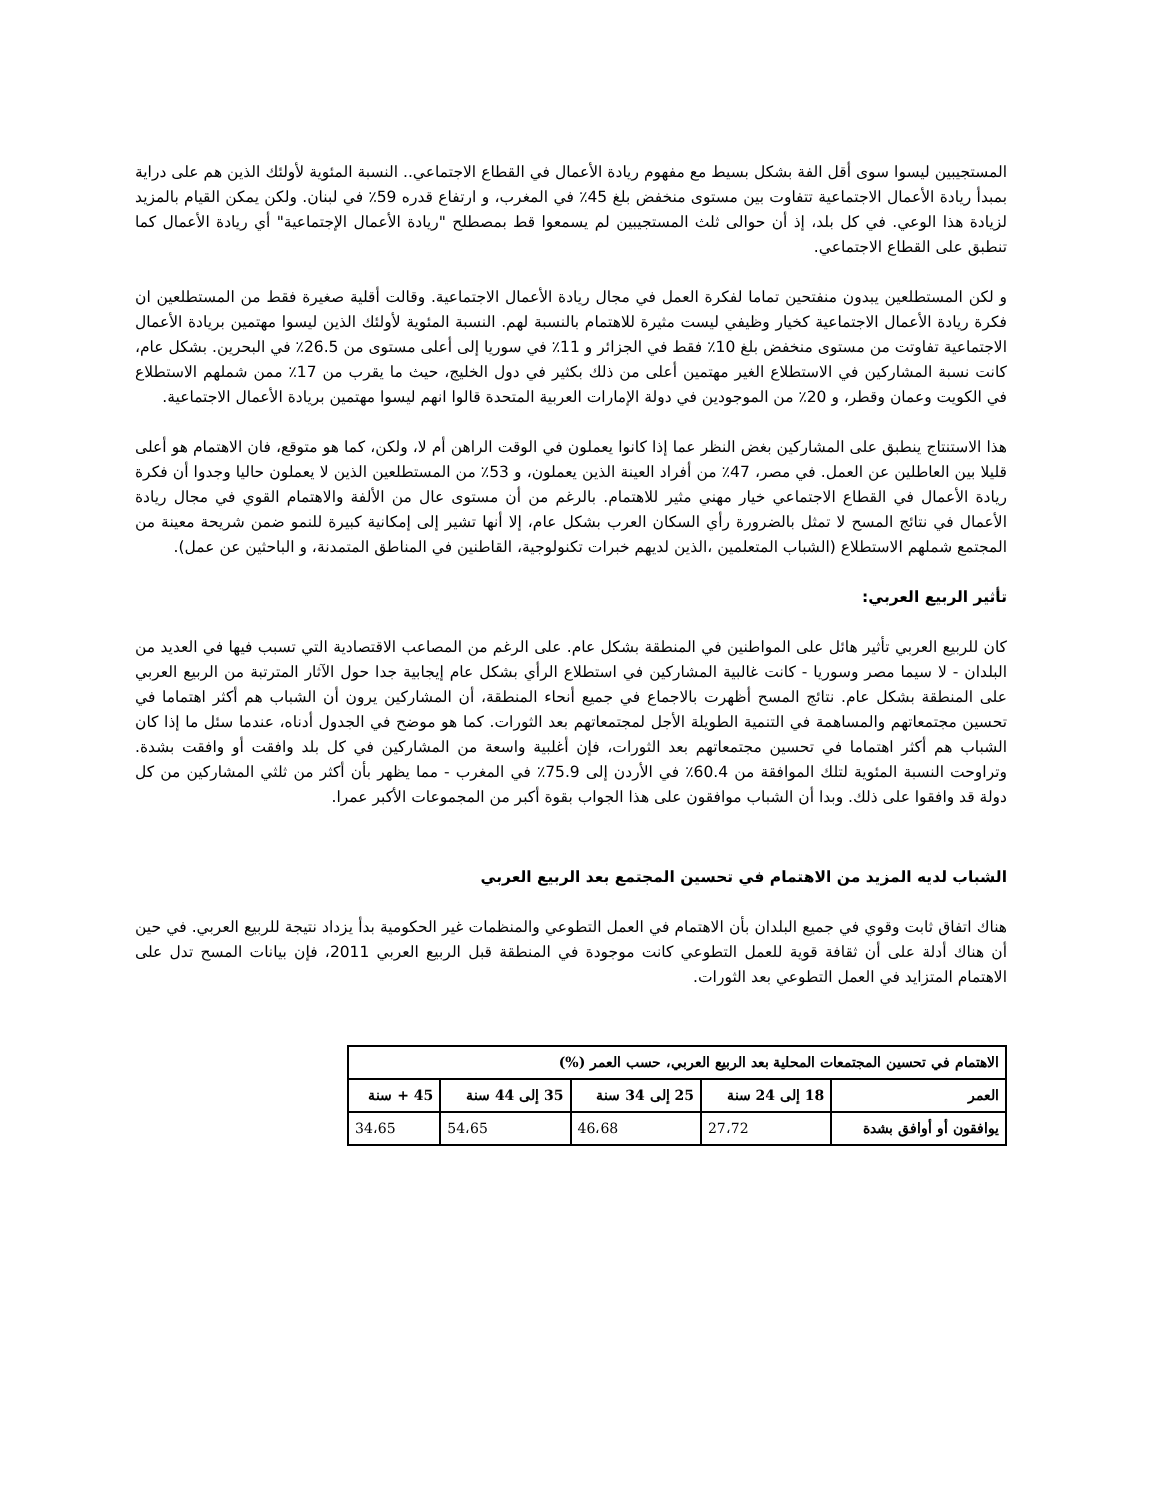المستجيبين ليسوا سوى أقل الفة بشكل بسيط مع مفهوم ريادة الأعمال في القطاع الاجتماعي.. النسبة المئوية لأولئك الذين هم على دراية بمبدأ ريادة الأعمال الاجتماعية تتفاوت بين مستوى منخفض بلغ 45٪ في المغرب، و ارتفاع قدره 59٪ في لبنان. ولكن يمكن القيام بالمزيد لزيادة هذا الوعي. في كل بلد، إذ أن حوالى ثلث المستجيبين لم يسمعوا قط بمصطلح "ريادة الأعمال الإجتماعية" أي ريادة الأعمال كما تنطبق على القطاع الاجتماعي.
و لكن المستطلعين يبدون منفتحين تماما لفكرة العمل في مجال ريادة الأعمال الاجتماعية. وقالت أقلية صغيرة فقط من المستطلعين ان فكرة ريادة الأعمال الاجتماعية كخيار وظيفي ليست مثيرة للاهتمام بالنسبة لهم. النسبة المئوية لأولئك الذين ليسوا مهتمين بريادة الأعمال الاجتماعية تفاوتت من مستوى منخفض بلغ 10٪ فقط في الجزائر و 11٪ في سوريا إلى أعلى مستوى من 26.5٪ في البحرين. بشكل عام، كانت نسبة المشاركين في الاستطلاع الغير مهتمين أعلى من ذلك بكثير في دول الخليج، حيث ما يقرب من 17٪ ممن شملهم الاستطلاع في الكويت وعمان وقطر، و 20٪ من الموجودين في دولة الإمارات العربية المتحدة قالوا انهم ليسوا مهتمين بريادة الأعمال الاجتماعية.
هذا الاستنتاج ينطبق على المشاركين بغض النظر عما إذا كانوا يعملون في الوقت الراهن أم لا، ولكن، كما هو متوقع، فان الاهتمام هو أعلى قليلا بين العاطلين عن العمل. في مصر، 47٪ من أفراد العينة الذين يعملون، و 53٪ من المستطلعين الذين لا يعملون حاليا وجدوا أن فكرة ريادة الأعمال في القطاع الاجتماعي خيار مهني مثير للاهتمام. بالرغم من أن مستوى عال من الألفة والاهتمام القوي في مجال ريادة الأعمال في نتائج المسح لا تمثل بالضرورة رأي السكان العرب بشكل عام، إلا أنها تشير إلى إمكانية كبيرة للنمو ضمن شريحة معينة من المجتمع شملهم الاستطلاع (الشباب المتعلمين ،الذين لديهم خبرات تكنولوجية، القاطنين في المناطق المتمدنة، و الباحثين عن عمل).
تأثير الربيع العربي:
كان للربيع العربي تأثير هائل على المواطنين في المنطقة بشكل عام. على الرغم من المصاعب الاقتصادية التي تسبب فيها في العديد من البلدان - لا سيما مصر وسوريا - كانت غالبية المشاركين في استطلاع الرأي بشكل عام إيجابية جدا حول الآثار المترتبة من الربيع العربي على المنطقة بشكل عام. نتائج المسح أظهرت بالاجماع في جميع أنحاء المنطقة، أن المشاركين يرون أن الشباب هم أكثر اهتماما في تحسين مجتمعاتهم والمساهمة في التنمية الطويلة الأجل لمجتمعاتهم بعد الثورات. كما هو موضح في الجدول أدناه، عندما سئل ما إذا كان الشباب هم أكثر اهتماما في تحسين مجتمعاتهم بعد الثورات، فإن أغلبية واسعة من المشاركين في كل بلد وافقت أو وافقت بشدة. وتراوحت النسبة المئوية لتلك الموافقة من 60.4٪ في الأردن إلى 75.9٪ في المغرب - مما يظهر بأن أكثر من ثلثي المشاركين من كل دولة قد وافقوا على ذلك. وبدا أن الشباب موافقون على هذا الجواب بقوة أكبر من المجموعات الأكبر عمرا.
الشباب لديه المزيد من الاهتمام في تحسين المجتمع بعد الربيع العربي
هناك اتفاق ثابت وقوي في جميع البلدان بأن الاهتمام في العمل التطوعي والمنظمات غير الحكومية بدأ يزداد نتيجة للربيع العربي. في حين أن هناك أدلة على أن ثقافة قوية للعمل التطوعي كانت موجودة في المنطقة قبل الربيع العربي 2011، فإن بيانات المسح تدل على الاهتمام المتزايد في العمل التطوعي بعد الثورات.
| الاهتمام في تحسين المجتمعات المحلية بعد الربيع العربي، حسب العمر (%) | | | | |
| --- | --- | --- | --- | --- |
| العمر | 18 إلى 24 سنة | 25 إلى 34 سنة | 35 إلى 44 سنة | 45 + سنة |
| يوافقون أو أوافق بشدة | 27،72 | 46،68 | 54،65 | 34،65 |